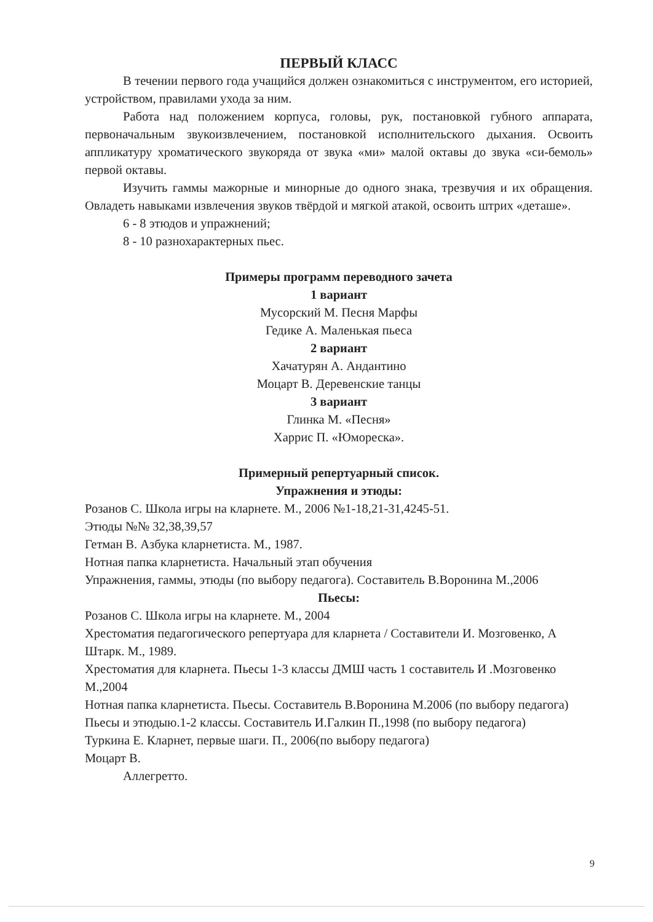ПЕРВЫЙ КЛАСС
В течении первого года учащийся должен ознакомиться с инструментом, его историей, устройством, правилами ухода за ним.
Работа над положением корпуса, головы, рук, постановкой губного аппарата, первоначальным звукоизвлечением, постановкой исполнительского дыхания. Освоить аппликатуру хроматического звукоряда от звука «ми» малой октавы до звука «си-бемоль» первой октавы.
Изучить гаммы мажорные и минорные до одного знака, трезвучия и их обращения. Овладеть навыками извлечения звуков твёрдой и мягкой атакой, освоить штрих «деташе».
6 - 8 этюдов и упражнений;
8 - 10 разнохарактерных пьес.
Примеры программ переводного зачета
1 вариант
Мусорский М. Песня Марфы
Гедике А. Маленькая пьеса
2 вариант
Хачатурян А. Андантино
Моцарт В. Деревенские танцы
3 вариант
Глинка М. «Песня»
Харрис П. «Юмореска».
Примерный репертуарный список.
Упражнения и этюды:
Розанов С. Школа игры на кларнете. М., 2006 №1-18,21-31,4245-51.
Этюды №№ 32,38,39,57
Гетман В. Азбука кларнетиста. М., 1987.
Нотная папка кларнетиста. Начальный этап обучения
Упражнения, гаммы, этюды (по выбору педагога). Составитель В.Воронина М.,2006
Пьесы:
Розанов С. Школа игры на кларнете. М., 2004
Хрестоматия педагогического репертуара для кларнета / Составители И. Мозговенко, А Штарк. М., 1989.
Хрестоматия для кларнета. Пьесы 1-3 классы ДМШ часть 1 составитель И .Мозговенко М.,2004
Нотная папка кларнетиста. Пьесы. Составитель В.Воронина М.2006 (по выбору педагога)
Пьесы и этюдыю.1-2 классы. Составитель И.Галкин П.,1998 (по выбору педагога)
Туркина Е. Кларнет, первые шаги. П., 2006(по выбору педагога)
Моцарт В.
Аллегретто.
9